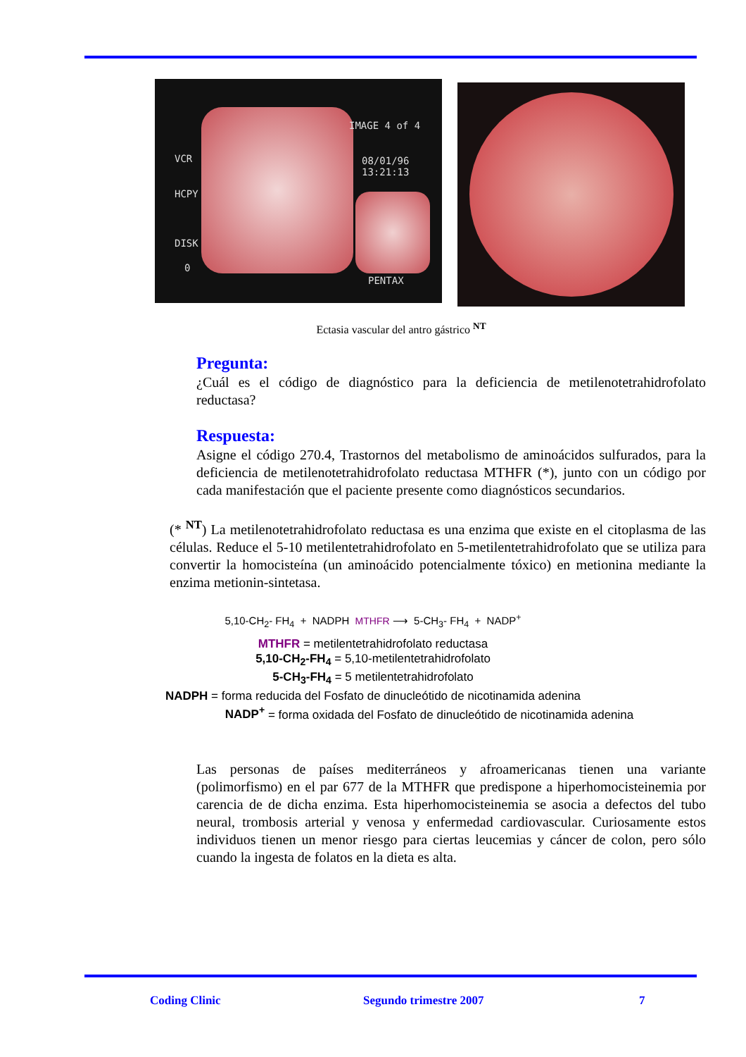IMAGE 4 of 4
VCR 08/01/96
13:21:13
HCPY
DISK
0
PENTAX
Ectasia vascular del antro gástrico <sup>NT</sup>
Pregunta:
¿Cuál es el código de diagnóstico para la deficiencia de metilenotetrahidrofolato reductasa?
Respuesta:
Asigne el código 270.4, Trastornos del metabolismo de aminoácidos sulfurados, para la deficiencia de metilenotetrahidrofolato reductasa MTHFR (*), junto con un código por cada manifestación que el paciente presente como diagnósticos secundarios.
(* <sup>NT</sup>) La metilenotetrahidrofolato reductasa es una enzima que existe en el citoplasma de las células. Reduce el 5-10 metilentetrahidrofolato en 5-metilentetrahidrofolato que se utiliza para convertir la homocisteína (un aminoácido potencialmente tóxico) en metionina mediante la enzima metionin-sintetasa.
5,10-CH<sub>2</sub>- FH<sub>4</sub> + NADPH MTHFR ⟶ 5-CH<sub>3</sub>- FH<sub>4</sub> + NADP<sup>+</sup>
MTHFR = metilentetrahidrofolato reductasa
5,10-CH<sub>2</sub>-FH<sub>4</sub> = 5,10-metilentetrahidrofolato
5-CH<sub>3</sub>-FH<sub>4</sub> = 5 metilentetrahidrofolato
NADPH = forma reducida del Fosfato de dinucleótido de nicotinamida adenina
NADP<sup>+</sup> = forma oxidada del Fosfato de dinucleótido de nicotinamida adenina
Las personas de países mediterráneos y afroamericanas tienen una variante (polimorfismo) en el par 677 de la MTHFR que predispone a hiperhomocisteinemia por carencia de de dicha enzima. Esta hiperhomocisteinemia se asocia a defectos del tubo neural, trombosis arterial y venosa y enfermedad cardiovascular. Curiosamente estos individuos tienen un menor riesgo para ciertas leucemias y cáncer de colon, pero sólo cuando la ingesta de folatos en la dieta es alta.
Coding Clinic Segundo trimestre 2007 7